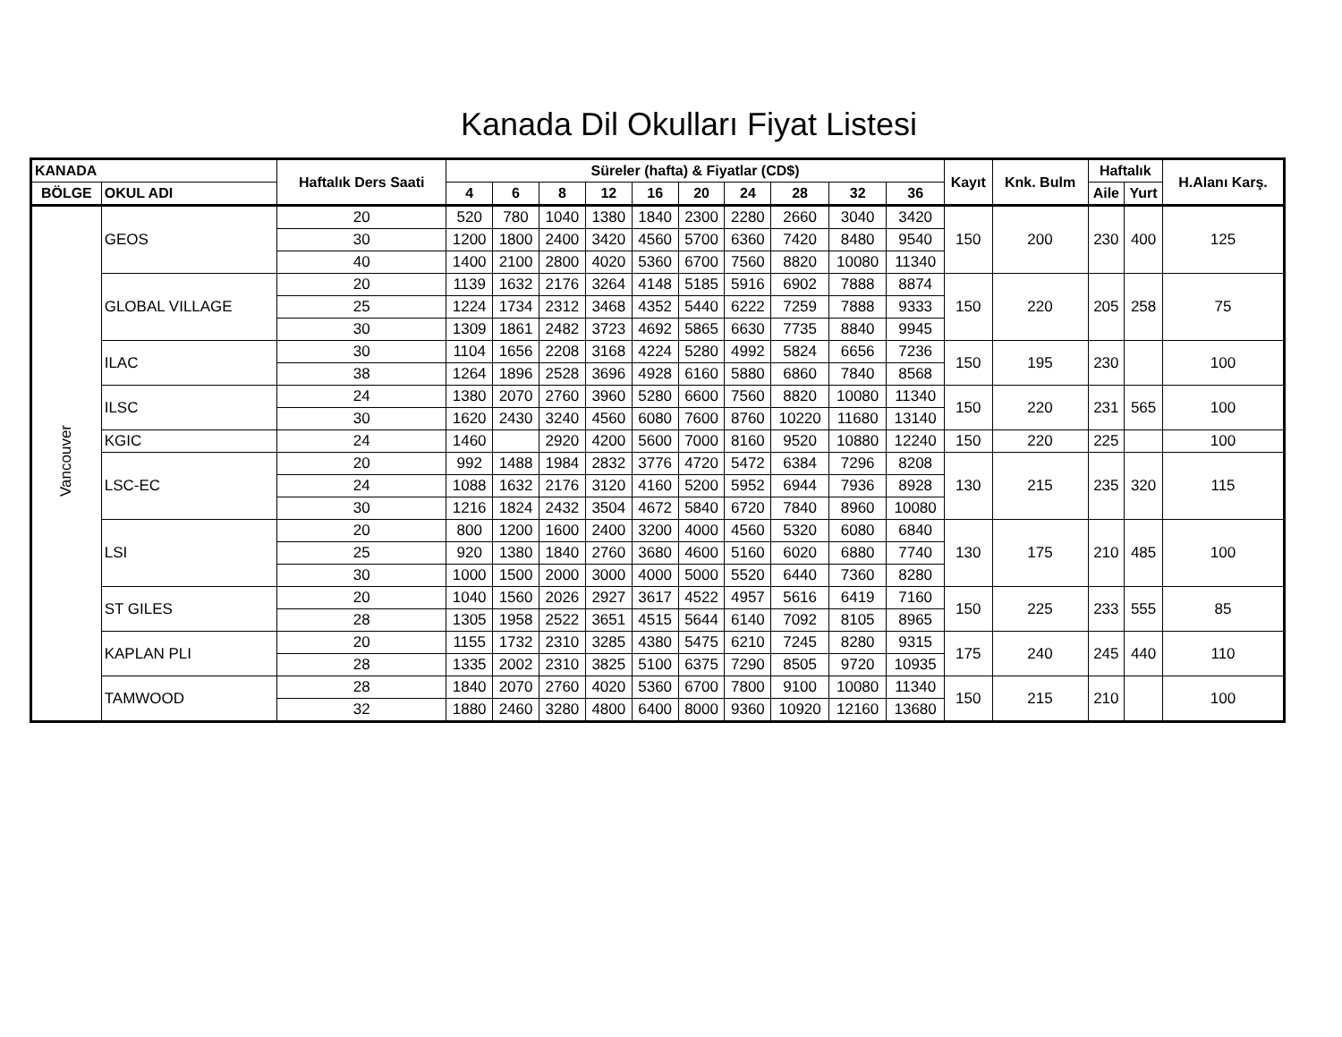Kanada Dil Okulları Fiyat Listesi
| KANADA | | Haftalık Ders Saati | Süreler (hafta) & Fiyatlar (CD$) | | | | | | | | | | Kayıt | Knk. Bulm | Haftalık | | H.Alanı Karş. |
| --- | --- | --- | --- | --- | --- | --- | --- | --- | --- | --- | --- | --- | --- | --- | --- | --- | --- |
| BÖLGE | OKUL ADI | | | | | | | | | | | | | | Aile | Yurt | |
| | | | 4 | 6 | 8 | 12 | 16 | 20 | 24 | 28 | 32 | 36 | | | | | |
| Vancouver | GEOS | 20 | 520 | 780 | 1040 | 1380 | 1840 | 2300 | 2280 | 2660 | 3040 | 3420 | 150 | 200 | 230 | 400 | 125 |
| | | 30 | 1200 | 1800 | 2400 | 3420 | 4560 | 5700 | 6360 | 7420 | 8480 | 9540 | | | | | |
| | | 40 | 1400 | 2100 | 2800 | 4020 | 5360 | 6700 | 7560 | 8820 | 10080 | 11340 | | | | | |
| | GLOBAL VILLAGE | 20 | 1139 | 1632 | 2176 | 3264 | 4148 | 5185 | 5916 | 6902 | 7888 | 8874 | 150 | 220 | 205 | 258 | 75 |
| | | 25 | 1224 | 1734 | 2312 | 3468 | 4352 | 5440 | 6222 | 7259 | 7888 | 9333 | | | | | |
| | | 30 | 1309 | 1861 | 2482 | 3723 | 4692 | 5865 | 6630 | 7735 | 8840 | 9945 | | | | | |
| | ILAC | 30 | 1104 | 1656 | 2208 | 3168 | 4224 | 5280 | 4992 | 5824 | 6656 | 7236 | 150 | 195 | 230 | | 100 |
| | | 38 | 1264 | 1896 | 2528 | 3696 | 4928 | 6160 | 5880 | 6860 | 7840 | 8568 | | | | | |
| | ILSC | 24 | 1380 | 2070 | 2760 | 3960 | 5280 | 6600 | 7560 | 8820 | 10080 | 11340 | 150 | 220 | 231 | 565 | 100 |
| | | 30 | 1620 | 2430 | 3240 | 4560 | 6080 | 7600 | 8760 | 10220 | 11680 | 13140 | | | | | |
| | KGIC | 24 | 1460 | | 2920 | 4200 | 5600 | 7000 | 8160 | 9520 | 10880 | 12240 | 150 | 220 | 225 | | 100 |
| | LSC-EC | 20 | 992 | 1488 | 1984 | 2832 | 3776 | 4720 | 5472 | 6384 | 7296 | 8208 | 130 | 215 | 235 | 320 | 115 |
| | | 24 | 1088 | 1632 | 2176 | 3120 | 4160 | 5200 | 5952 | 6944 | 7936 | 8928 | | | | | |
| | | 30 | 1216 | 1824 | 2432 | 3504 | 4672 | 5840 | 6720 | 7840 | 8960 | 10080 | | | | | |
| | LSI | 20 | 800 | 1200 | 1600 | 2400 | 3200 | 4000 | 4560 | 5320 | 6080 | 6840 | 130 | 175 | 210 | 485 | 100 |
| | | 25 | 920 | 1380 | 1840 | 2760 | 3680 | 4600 | 5160 | 6020 | 6880 | 7740 | | | | | |
| | | 30 | 1000 | 1500 | 2000 | 3000 | 4000 | 5000 | 5520 | 6440 | 7360 | 8280 | | | | | |
| | ST GILES | 20 | 1040 | 1560 | 2026 | 2927 | 3617 | 4522 | 4957 | 5616 | 6419 | 7160 | 150 | 225 | 233 | 555 | 85 |
| | | 28 | 1305 | 1958 | 2522 | 3651 | 4515 | 5644 | 6140 | 7092 | 8105 | 8965 | | | | | |
| | KAPLAN PLI | 20 | 1155 | 1732 | 2310 | 3285 | 4380 | 5475 | 6210 | 7245 | 8280 | 9315 | 175 | 240 | 245 | 440 | 110 |
| | | 28 | 1335 | 2002 | 2310 | 3825 | 5100 | 6375 | 7290 | 8505 | 9720 | 10935 | | | | | |
| | TAMWOOD | 28 | 1840 | 2070 | 2760 | 4020 | 5360 | 6700 | 7800 | 9100 | 10080 | 11340 | 150 | 215 | 210 | | 100 |
| | | 32 | 1880 | 2460 | 3280 | 4800 | 6400 | 8000 | 9360 | 10920 | 12160 | 13680 | | | | | |